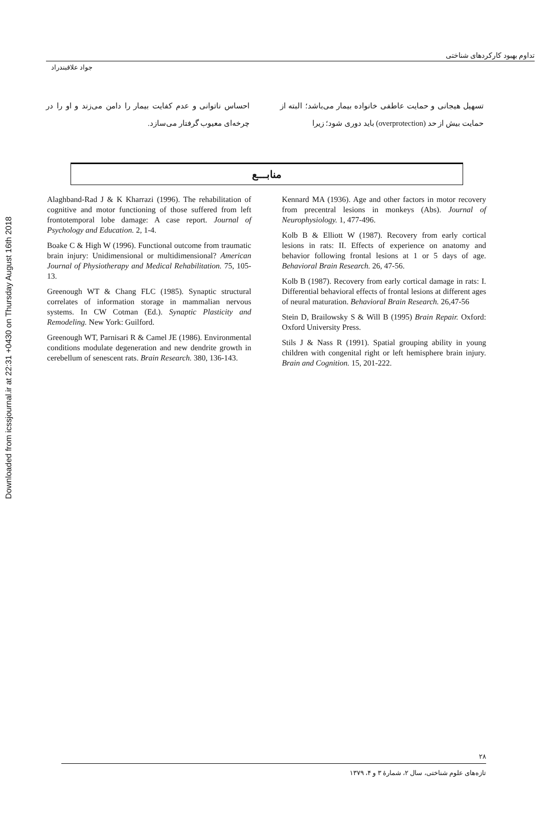Downloaded from icssjournal.ir at 22:31 +0430 on Thursday August 16th 2018
تداوم بهبود کارکردهای شناختی
جواد علاقبندراد
تسهیل هیجانی و حمایت عاطفی خانواده بیمار می‌باشد؛ البته از حمایت بیش از حد (overprotection) باید دوری شود؛ زیرا
احساس ناتوانی و عدم کفایت بیمار را دامن می‌زند و او را در چرخه‌ای معیوب گرفتار می‌سازد.
منابـــع
Alaghband-Rad J & K Kharrazi (1996). The rehabilitation of cognitive and motor functioning of those suffered from left frontotemporal lobe damage: A case report. Journal of Psychology and Education. 2, 1-4.
Boake C & High W (1996). Functional outcome from traumatic brain injury: Unidimensional or multidimensional? American Journal of Physiotherapy and Medical Rehabilitation. 75, 105-13.
Greenough WT & Chang FLC (1985). Synaptic structural correlates of information storage in mammalian nervous systems. In CW Cotman (Ed.). Synaptic Plasticity and Remodeling. New York: Guilford.
Greenough WT, Parnisari R & Camel JE (1986). Environmental conditions modulate degeneration and new dendrite growth in cerebellum of senescent rats. Brain Research. 380, 136-143.
Kennard MA (1936). Age and other factors in motor recovery from precentral lesions in monkeys (Abs). Journal of Neurophysiology. 1, 477-496.
Kolb B & Elliott W (1987). Recovery from early cortical lesions in rats: II. Effects of experience on anatomy and behavior following frontal lesions at 1 or 5 days of age. Behavioral Brain Research. 26, 47-56.
Kolb B (1987). Recovery from early cortical damage in rats: I. Differential behavioral effects of frontal lesions at different ages of neural maturation. Behavioral Brain Research. 26,47-56
Stein D, Brailowsky S & Will B (1995) Brain Repair. Oxford: Oxford University Press.
Stils J & Nass R (1991). Spatial grouping ability in young children with congenital right or left hemisphere brain injury. Brain and Cognition. 15, 201-222.
۲۸
تازه‌های علوم شناختی، سال ۲، شمارهٔ ۳ و ۴، ۱۳۷۹